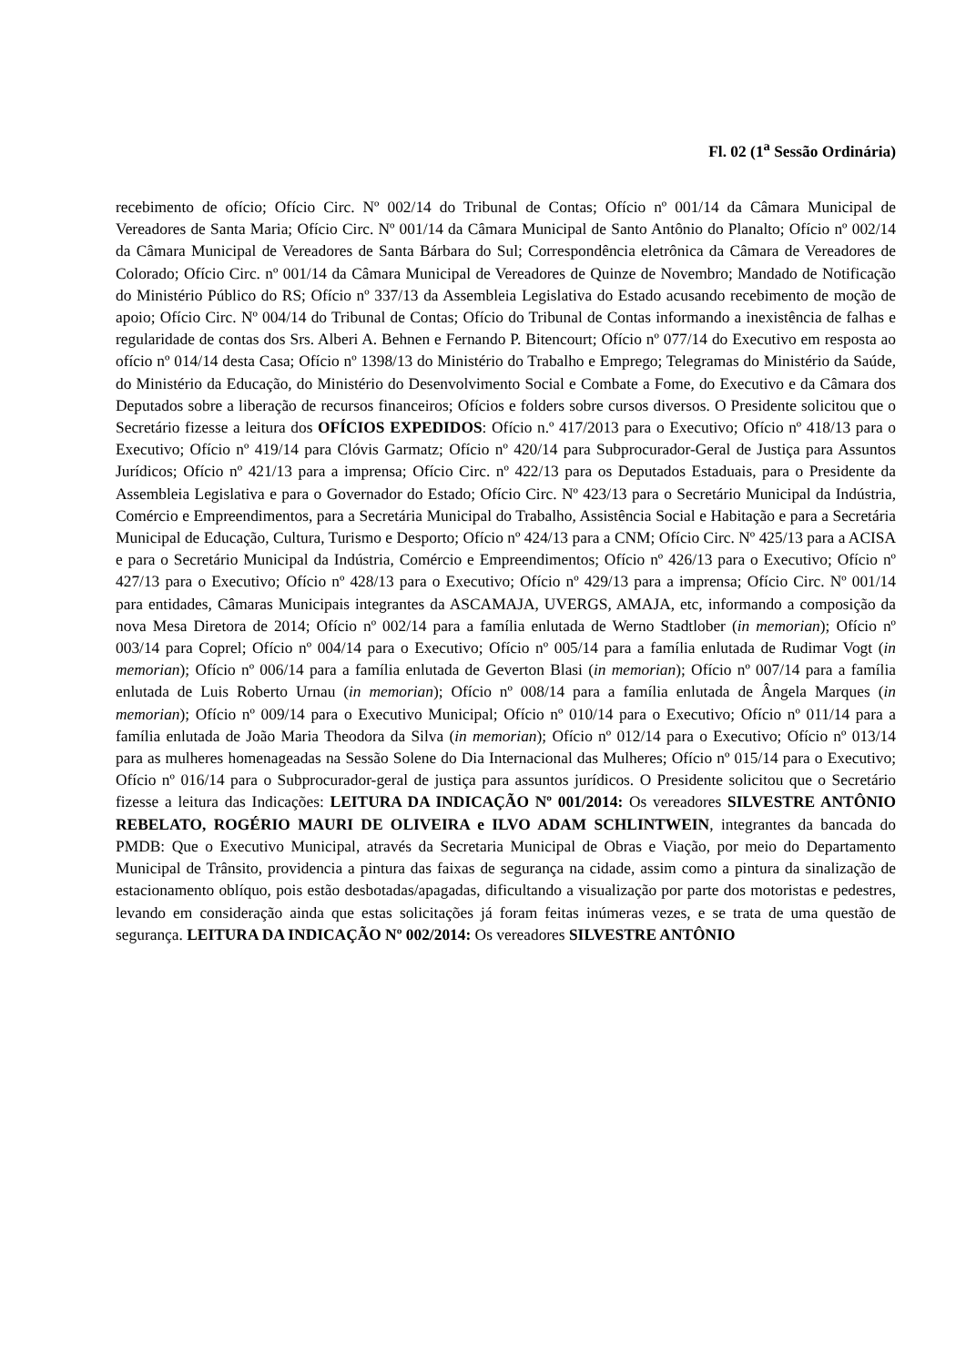Fl. 02 (1<sup>a</sup> Sessão Ordinária)
recebimento de ofício; Ofício Circ. Nº 002/14 do Tribunal de Contas; Ofício nº 001/14 da Câmara Municipal de Vereadores de Santa Maria; Ofício Circ. Nº 001/14 da Câmara Municipal de Santo Antônio do Planalto; Ofício nº 002/14 da Câmara Municipal de Vereadores de Santa Bárbara do Sul; Correspondência eletrônica da Câmara de Vereadores de Colorado; Ofício Circ. nº 001/14 da Câmara Municipal de Vereadores de Quinze de Novembro; Mandado de Notificação do Ministério Público do RS; Ofício nº 337/13 da Assembleia Legislativa do Estado acusando recebimento de moção de apoio; Ofício Circ. Nº 004/14 do Tribunal de Contas; Ofício do Tribunal de Contas informando a inexistência de falhas e regularidade de contas dos Srs. Alberi A. Behnen e Fernando P. Bitencourt; Ofício nº 077/14 do Executivo em resposta ao ofício nº 014/14 desta Casa; Ofício nº 1398/13 do Ministério do Trabalho e Emprego; Telegramas do Ministério da Saúde, do Ministério da Educação, do Ministério do Desenvolvimento Social e Combate a Fome, do Executivo e da Câmara dos Deputados sobre a liberação de recursos financeiros; Ofícios e folders sobre cursos diversos. O Presidente solicitou que o Secretário fizesse a leitura dos OFÍCIOS EXPEDIDOS: Ofício n.º 417/2013 para o Executivo; Ofício nº 418/13 para o Executivo; Ofício nº 419/14 para Clóvis Garmatz; Ofício nº 420/14 para Subprocurador-Geral de Justiça para Assuntos Jurídicos; Ofício nº 421/13 para a imprensa; Ofício Circ. nº 422/13 para os Deputados Estaduais, para o Presidente da Assembleia Legislativa e para o Governador do Estado; Ofício Circ. Nº 423/13 para o Secretário Municipal da Indústria, Comércio e Empreendimentos, para a Secretária Municipal do Trabalho, Assistência Social e Habitação e para a Secretária Municipal de Educação, Cultura, Turismo e Desporto; Ofício nº 424/13 para a CNM; Ofício Circ. Nº 425/13 para a ACISA e para o Secretário Municipal da Indústria, Comércio e Empreendimentos; Ofício nº 426/13 para o Executivo; Ofício nº 427/13 para o Executivo; Ofício nº 428/13 para o Executivo; Ofício nº 429/13 para a imprensa; Ofício Circ. Nº 001/14 para entidades, Câmaras Municipais integrantes da ASCAMAJA, UVERGS, AMAJA, etc, informando a composição da nova Mesa Diretora de 2014; Ofício nº 002/14 para a família enlutada de Werno Stadtlober (in memorian); Ofício nº 003/14 para Coprel; Ofício nº 004/14 para o Executivo; Ofício nº 005/14 para a família enlutada de Rudimar Vogt (in memorian); Ofício nº 006/14 para a família enlutada de Geverton Blasi (in memorian); Ofício nº 007/14 para a família enlutada de Luis Roberto Urnau (in memorian); Ofício nº 008/14 para a família enlutada de Ângela Marques (in memorian); Ofício nº 009/14 para o Executivo Municipal; Ofício nº 010/14 para o Executivo; Ofício nº 011/14 para a família enlutada de João Maria Theodora da Silva (in memorian); Ofício nº 012/14 para o Executivo; Ofício nº 013/14 para as mulheres homenageadas na Sessão Solene do Dia Internacional das Mulheres; Ofício nº 015/14 para o Executivo; Ofício nº 016/14 para o Subprocurador-geral de justiça para assuntos jurídicos. O Presidente solicitou que o Secretário fizesse a leitura das Indicações: LEITURA DA INDICAÇÃO Nº 001/2014: Os vereadores SILVESTRE ANTÔNIO REBELATO, ROGÉRIO MAURI DE OLIVEIRA e ILVO ADAM SCHLINTWEIN, integrantes da bancada do PMDB: Que o Executivo Municipal, através da Secretaria Municipal de Obras e Viação, por meio do Departamento Municipal de Trânsito, providencia a pintura das faixas de segurança na cidade, assim como a pintura da sinalização de estacionamento oblíquo, pois estão desbotadas/apagadas, dificultando a visualização por parte dos motoristas e pedestres, levando em consideração ainda que estas solicitações já foram feitas inúmeras vezes, e se trata de uma questão de segurança. LEITURA DA INDICAÇÃO Nº 002/2014: Os vereadores SILVESTRE ANTÔNIO